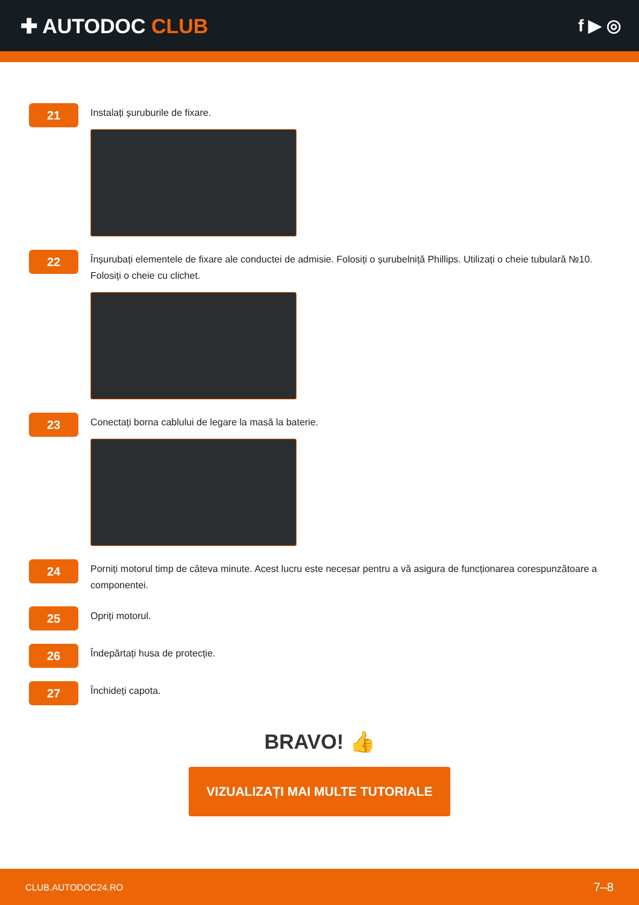✚ AUTODOC CLUB
f ▶ ◎
21
Instalați șuruburile de fixare.
22
Înșurubați elementele de fixare ale conductei de admisie. Folosiți o șurubelniță Phillips. Utilizați o cheie tubulară №10. Folosiți o cheie cu clichet.
23
Conectați borna cablului de legare la masă la baterie.
24
Porniți motorul timp de câteva minute. Acest lucru este necesar pentru a vă asigura de funcționarea corespunzătoare a componentei.
25
Opriți motorul.
26
Îndepărtați husa de protecție.
27
Închideți capota.
BRAVO! 👍
VIZUALIZAȚI MAI MULTE TUTORIALE
CLUB.AUTODOC24.RO 7–8